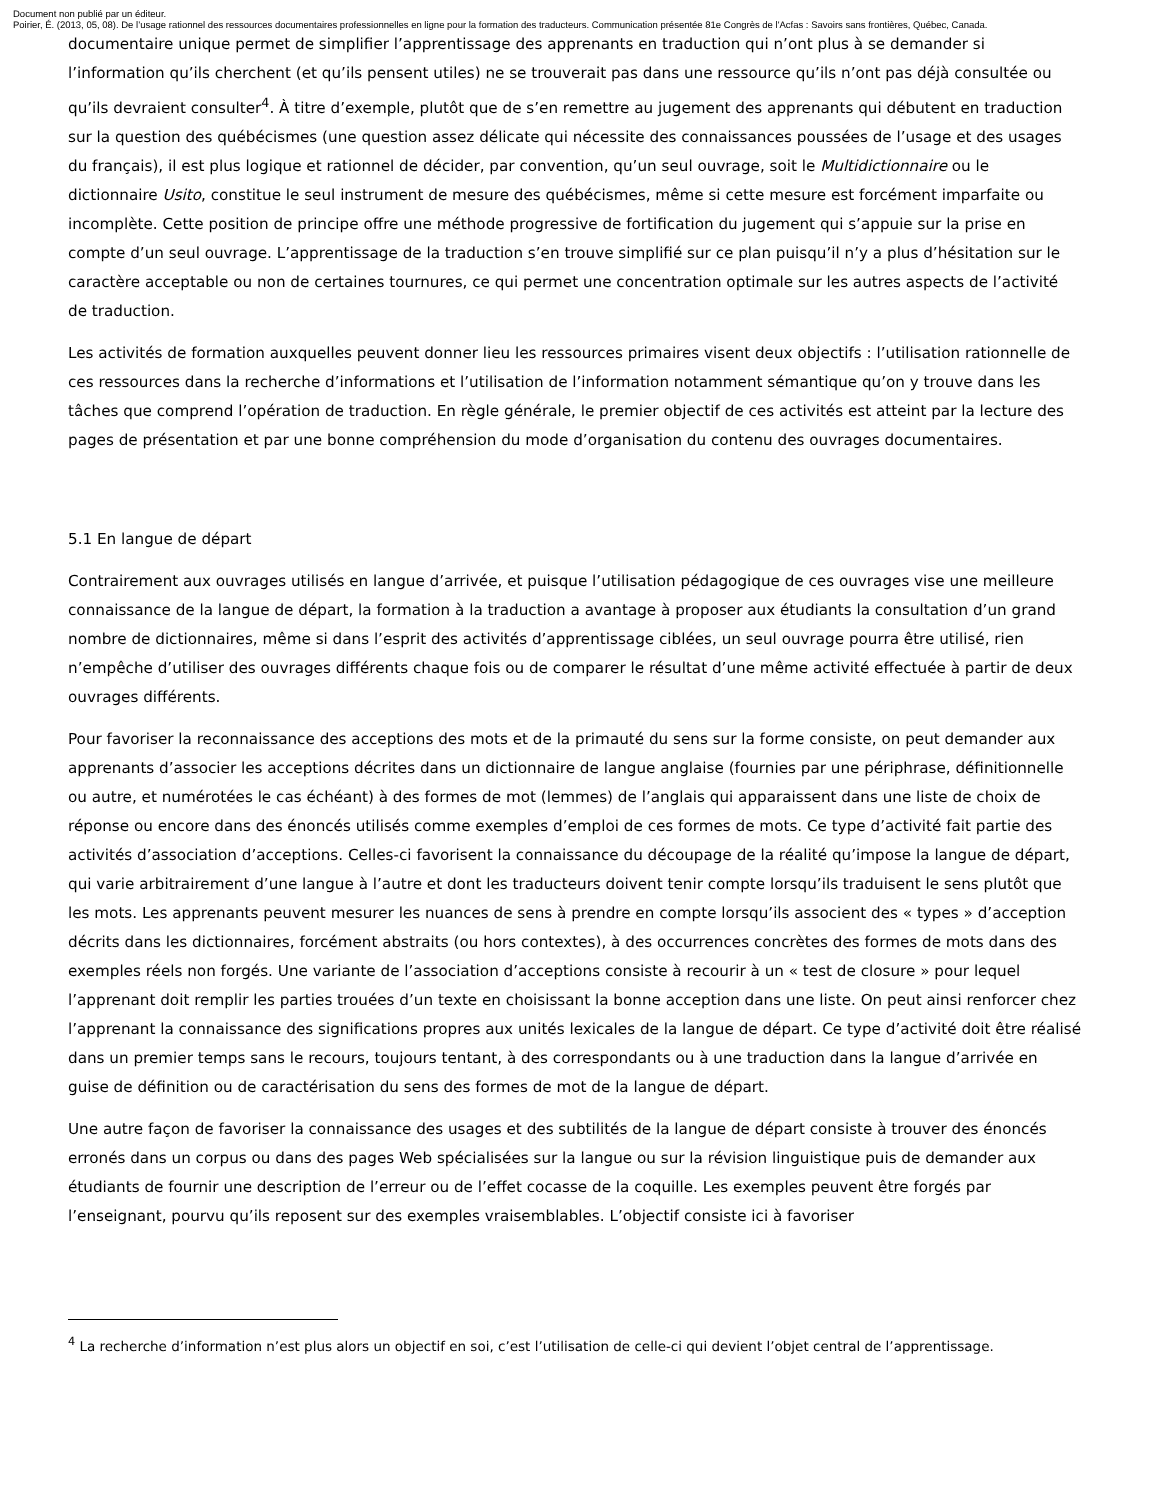Document non publié par un éditeur.
Poirier, É. (2013, 05, 08). De l’usage rationnel des ressources documentaires professionnelles en ligne pour la formation des traducteurs. Communication présentée 81e Congrès de l'Acfas : Savoirs sans frontières, Québec, Canada.
documentaire unique permet de simplifier l’apprentissage des apprenants en traduction qui n’ont plus à se demander si l’information qu’ils cherchent (et qu’ils pensent utiles) ne se trouverait pas dans une ressource qu’ils n’ont pas déjà consultée ou qu’ils devraient consulter<sup>4</sup>. À titre d’exemple, plutôt que de s’en remettre au jugement des apprenants qui débutent en traduction sur la question des québécismes (une question assez délicate qui nécessite des connaissances poussées de l’usage et des usages du français), il est plus logique et rationnel de décider, par convention, qu’un seul ouvrage, soit le Multidictionnaire ou le dictionnaire Usito, constitue le seul instrument de mesure des québécismes, même si cette mesure est forcément imparfaite ou incomplète. Cette position de principe offre une méthode progressive de fortification du jugement qui s’appuie sur la prise en compte d’un seul ouvrage. L’apprentissage de la traduction s’en trouve simplifié sur ce plan puisqu’il n’y a plus d’hésitation sur le caractère acceptable ou non de certaines tournures, ce qui permet une concentration optimale sur les autres aspects de l’activité de traduction.
Les activités de formation auxquelles peuvent donner lieu les ressources primaires visent deux objectifs : l’utilisation rationnelle de ces ressources dans la recherche d’informations et l’utilisation de l’information notamment sémantique qu’on y trouve dans les tâches que comprend l’opération de traduction. En règle générale, le premier objectif de ces activités est atteint par la lecture des pages de présentation et par une bonne compréhension du mode d’organisation du contenu des ouvrages documentaires.
5.1 En langue de départ
Contrairement aux ouvrages utilisés en langue d’arrivée, et puisque l’utilisation pédagogique de ces ouvrages vise une meilleure connaissance de la langue de départ, la formation à la traduction a avantage à proposer aux étudiants la consultation d’un grand nombre de dictionnaires, même si dans l’esprit des activités d’apprentissage ciblées, un seul ouvrage pourra être utilisé, rien n’empêche d’utiliser des ouvrages différents chaque fois ou de comparer le résultat d’une même activité effectuée à partir de deux ouvrages différents.
Pour favoriser la reconnaissance des acceptions des mots et de la primauté du sens sur la forme consiste, on peut demander aux apprenants d’associer les acceptions décrites dans un dictionnaire de langue anglaise (fournies par une périphrase, définitionnelle ou autre, et numérotées le cas échéant) à des formes de mot (lemmes) de l’anglais qui apparaissent dans une liste de choix de réponse ou encore dans des énoncés utilisés comme exemples d’emploi de ces formes de mots. Ce type d’activité fait partie des activités d’association d’acceptions. Celles-ci favorisent la connaissance du découpage de la réalité qu’impose la langue de départ, qui varie arbitrairement d’une langue à l’autre et dont les traducteurs doivent tenir compte lorsqu’ils traduisent le sens plutôt que les mots. Les apprenants peuvent mesurer les nuances de sens à prendre en compte lorsqu’ils associent des « types » d’acception décrits dans les dictionnaires, forcément abstraits (ou hors contextes), à des occurrences concrètes des formes de mots dans des exemples réels non forgés. Une variante de l’association d’acceptions consiste à recourir à un « test de closure » pour lequel l’apprenant doit remplir les parties trouées d’un texte en choisissant la bonne acception dans une liste. On peut ainsi renforcer chez l’apprenant la connaissance des significations propres aux unités lexicales de la langue de départ. Ce type d’activité doit être réalisé dans un premier temps sans le recours, toujours tentant, à des correspondants ou à une traduction dans la langue d’arrivée en guise de définition ou de caractérisation du sens des formes de mot de la langue de départ.
Une autre façon de favoriser la connaissance des usages et des subtilités de la langue de départ consiste à trouver des énoncés erronés dans un corpus ou dans des pages Web spécialisées sur la langue ou sur la révision linguistique puis de demander aux étudiants de fournir une description de l’erreur ou de l’effet cocasse de la coquille. Les exemples peuvent être forgés par l’enseignant, pourvu qu’ils reposent sur des exemples vraisemblables. L’objectif consiste ici à favoriser
<sup>4</sup> La recherche d’information n’est plus alors un objectif en soi, c’est l’utilisation de celle-ci qui devient l’objet central de l’apprentissage.